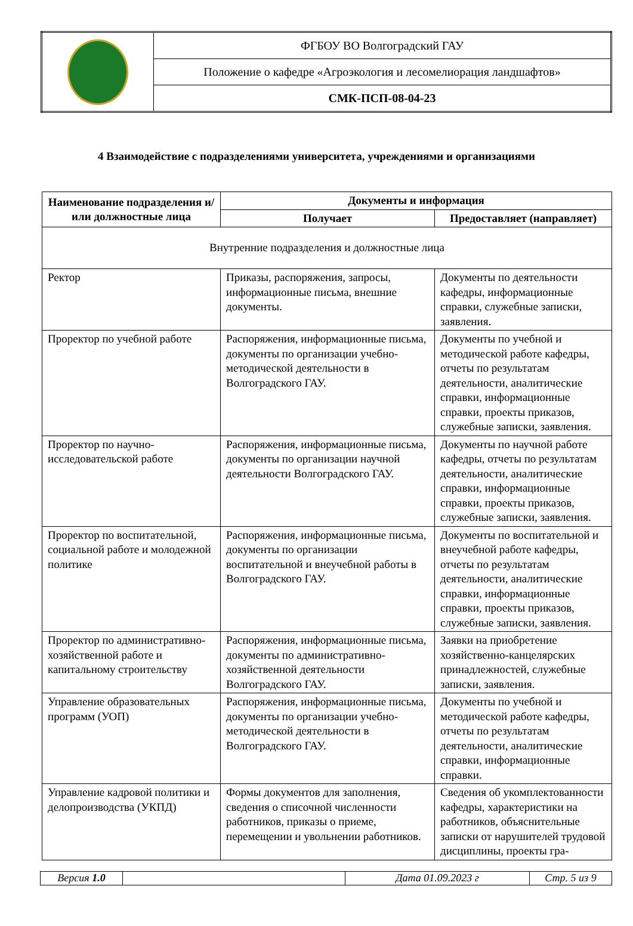| | ФГБОУ ВО Волгоградский ГАУ |
| | Положение о кафедре «Агроэкология и лесомелиорация ландшафтов» |
| | СМК-ПСП-08-04-23 |
4 Взаимодействие с подразделениями университета, учреждениями и организациями
| Наименование подразделения и/или должностные лица | Документы и информация | |
| --- | --- | --- |
| | Получает | Предоставляет (направляет) |
| Внутренние подразделения и должностные лица | | |
| Ректор | Приказы, распоряжения, запросы, информационные письма, внешние документы. | Документы по деятельности кафедры, информационные справки, служебные записки, заявления. |
| Проректор по учебной работе | Распоряжения, информационные письма, документы по организации учебно-методической деятельности в Волгоградского ГАУ. | Документы по учебной и методической работе кафедры, отчеты по результатам деятельности, аналитические справки, информационные справки, проекты приказов, служебные записки, заявления. |
| Проректор по научно-исследовательской работе | Распоряжения, информационные письма, документы по организации научной деятельности Волгоградского ГАУ. | Документы по научной работе кафедры, отчеты по результатам деятельности, аналитические справки, информационные справки, проекты приказов, служебные записки, заявления. |
| Проректор по воспитательной, социальной работе и молодежной политике | Распоряжения, информационные письма, документы по организации воспитательной и внеучебной работы в Волгоградского ГАУ. | Документы по воспитательной и внеучебной работе кафедры, отчеты по результатам деятельности, аналитические справки, информационные справки, проекты приказов, служебные записки, заявления. |
| Проректор по административно-хозяйственной работе и капитальному строительству | Распоряжения, информационные письма, документы по административно-хозяйственной деятельности Волгоградского ГАУ. | Заявки на приобретение хозяйственно-канцелярских принадлежностей, служебные записки, заявления. |
| Управление образовательных программ (УОП) | Распоряжения, информационные письма, документы по организации учебно-методической деятельности в Волгоградского ГАУ. | Документы по учебной и методической работе кафедры, отчеты по результатам деятельности, аналитические справки, информационные справки. |
| Управление кадровой политики и делопроизводства (УКПД) | Формы документов для заполнения, сведения о списочной численности работников, приказы о приеме, перемещении и увольнении работников. | Сведения об укомплектованности кафедры, характеристики на работников, объяснительные записки от нарушителей трудовой дисциплины, проекты гра- |
| Версия 1.0 | | Дата 01.09.2023 г | Стр. 5 из 9 |